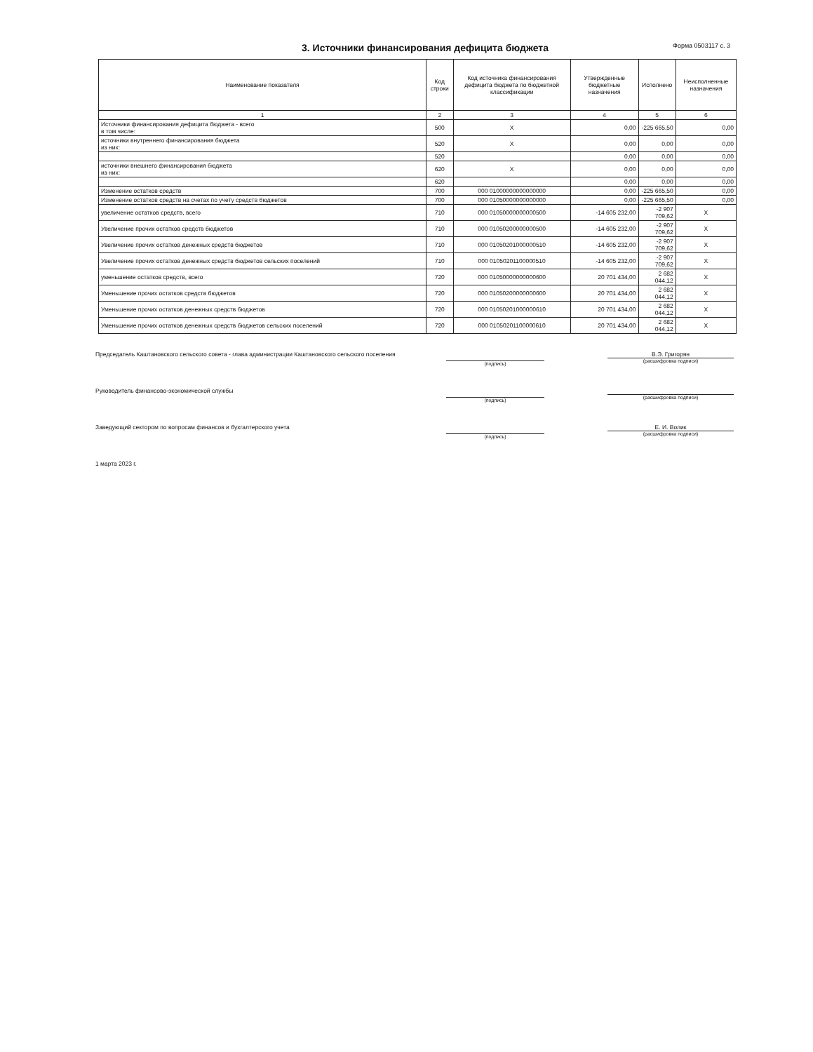3. Источники финансирования дефицита бюджета
Форма 0503117 с. 3
| Наименование показателя | Код строки | Код источника финансирования дефицита бюджета по бюджетной классификации | Утвержденные бюджетные назначения | Исполнено | Неисполненные назначения |
| --- | --- | --- | --- | --- | --- |
| 1 | 2 | 3 | 4 | 5 | 6 |
| Источники финансирования дефицита бюджета - всего в том числе: | 500 | X | 0,00 | -225 665,50 | 0,00 |
| источники внутреннего финансирования бюджета из них: | 520 | X | 0,00 | 0,00 | 0,00 |
| | 520 | | 0,00 | 0,00 | 0,00 |
| источники внешнего финансирования бюджета из них: | 620 | X | 0,00 | 0,00 | 0,00 |
| | 620 | | 0,00 | 0,00 | 0,00 |
| Изменение остатков средств | 700 | 000 01000000000000000 | 0,00 | -225 665,50 | 0,00 |
| Изменение остатков средств на счетах по учету средств бюджетов | 700 | 000 01050000000000000 | 0,00 | -225 665,50 | 0,00 |
| увеличение остатков средств, всего | 710 | 000 01050000000000500 | -14 605 232,00 | -2 907 709,62 | X |
| Увеличение прочих остатков средств бюджетов | 710 | 000 01050200000000500 | -14 605 232,00 | -2 907 709,62 | X |
| Увеличение прочих остатков денежных средств бюджетов | 710 | 000 01050201000000510 | -14 605 232,00 | -2 907 709,62 | X |
| Увеличение прочих остатков денежных средств бюджетов сельских поселений | 710 | 000 01050201100000510 | -14 605 232,00 | -2 907 709,62 | X |
| уменьшение остатков средств, всего | 720 | 000 01050000000000600 | 20 701 434,00 | 2 682 044,12 | X |
| Уменьшение прочих остатков средств бюджетов | 720 | 000 01050200000000600 | 20 701 434,00 | 2 682 044,12 | X |
| Уменьшение прочих остатков денежных средств бюджетов | 720 | 000 01050201000000610 | 20 701 434,00 | 2 682 044,12 | X |
| Уменьшение прочих остатков денежных средств бюджетов сельских поселений | 720 | 000 01050201100000610 | 20 701 434,00 | 2 682 044,12 | X |
Председатель Каштановского сельского совета - глава администрации Каштановского сельского поселения
(подпись)
В.Э. Григорян
(расшифровка подписи)
Руководитель финансово-экономической службы
(подпись)
(расшифровка подписи)
Заведующий сектором по вопросам финансов и бухгалтерского учета
(подпись)
Е. И. Волик
(расшифровка подписи)
1 марта 2023 г.